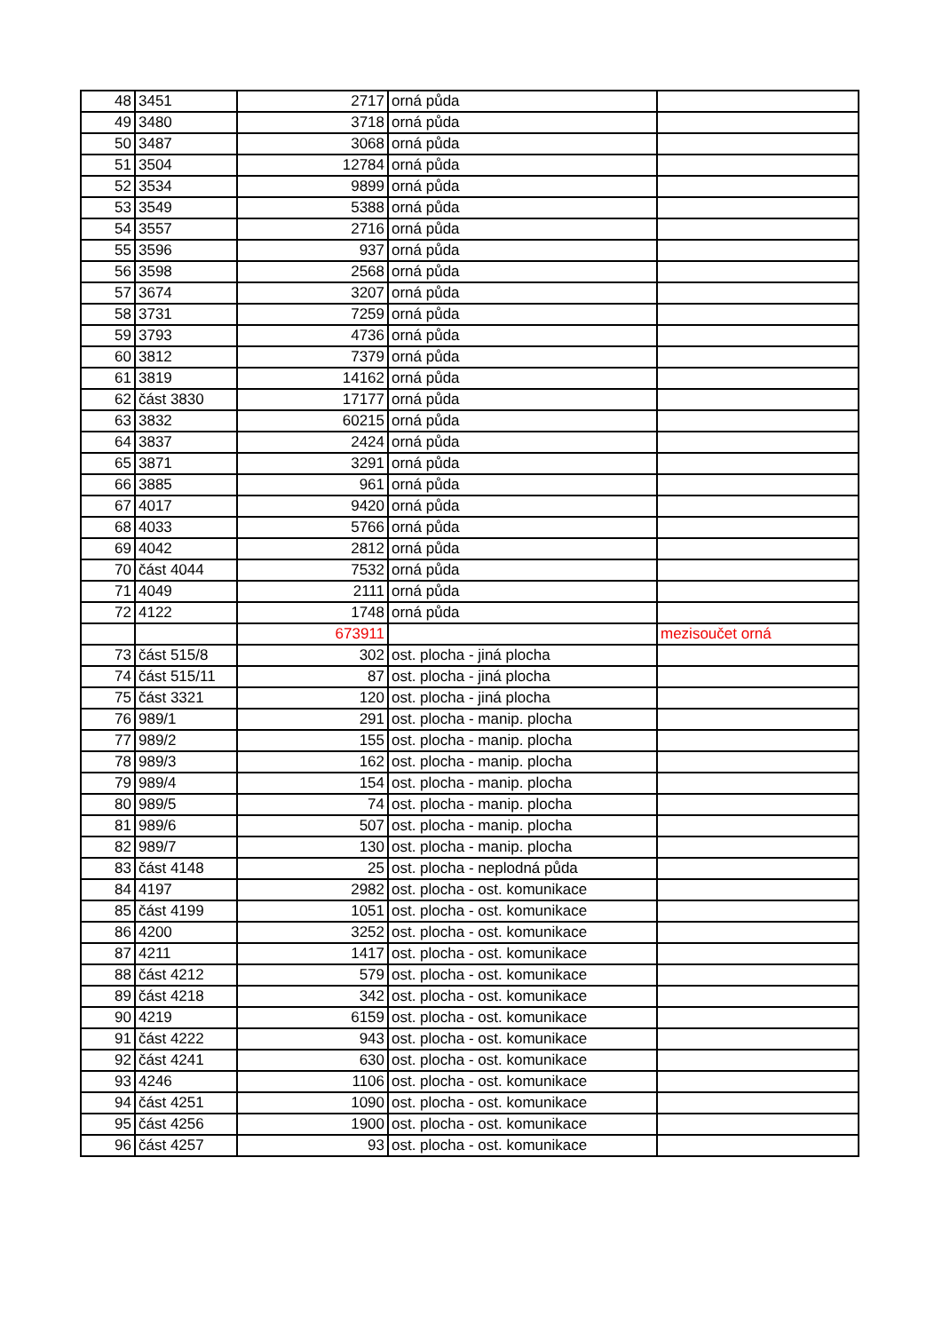| 48 | 3451 | 2717 | orná půda | |
| 49 | 3480 | 3718 | orná půda | |
| 50 | 3487 | 3068 | orná půda | |
| 51 | 3504 | 12784 | orná půda | |
| 52 | 3534 | 9899 | orná půda | |
| 53 | 3549 | 5388 | orná půda | |
| 54 | 3557 | 2716 | orná půda | |
| 55 | 3596 | 937 | orná půda | |
| 56 | 3598 | 2568 | orná půda | |
| 57 | 3674 | 3207 | orná půda | |
| 58 | 3731 | 7259 | orná půda | |
| 59 | 3793 | 4736 | orná půda | |
| 60 | 3812 | 7379 | orná půda | |
| 61 | 3819 | 14162 | orná půda | |
| 62 | část 3830 | 17177 | orná půda | |
| 63 | 3832 | 60215 | orná půda | |
| 64 | 3837 | 2424 | orná půda | |
| 65 | 3871 | 3291 | orná půda | |
| 66 | 3885 | 961 | orná půda | |
| 67 | 4017 | 9420 | orná půda | |
| 68 | 4033 | 5766 | orná půda | |
| 69 | 4042 | 2812 | orná půda | |
| 70 | část 4044 | 7532 | orná půda | |
| 71 | 4049 | 2111 | orná půda | |
| 72 | 4122 | 1748 | orná půda | |
| | | 673911 | | mezisoučet orná |
| 73 | část 515/8 | 302 | ost. plocha - jiná plocha | |
| 74 | část 515/11 | 87 | ost. plocha - jiná plocha | |
| 75 | část 3321 | 120 | ost. plocha - jiná plocha | |
| 76 | 989/1 | 291 | ost. plocha - manip. plocha | |
| 77 | 989/2 | 155 | ost. plocha - manip. plocha | |
| 78 | 989/3 | 162 | ost. plocha - manip. plocha | |
| 79 | 989/4 | 154 | ost. plocha - manip. plocha | |
| 80 | 989/5 | 74 | ost. plocha - manip. plocha | |
| 81 | 989/6 | 507 | ost. plocha - manip. plocha | |
| 82 | 989/7 | 130 | ost. plocha - manip. plocha | |
| 83 | část 4148 | 25 | ost. plocha - neplodná půda | |
| 84 | 4197 | 2982 | ost. plocha - ost. komunikace | |
| 85 | část 4199 | 1051 | ost. plocha - ost. komunikace | |
| 86 | 4200 | 3252 | ost. plocha - ost. komunikace | |
| 87 | 4211 | 1417 | ost. plocha - ost. komunikace | |
| 88 | část 4212 | 579 | ost. plocha - ost. komunikace | |
| 89 | část 4218 | 342 | ost. plocha - ost. komunikace | |
| 90 | 4219 | 6159 | ost. plocha - ost. komunikace | |
| 91 | část 4222 | 943 | ost. plocha - ost. komunikace | |
| 92 | část 4241 | 630 | ost. plocha - ost. komunikace | |
| 93 | 4246 | 1106 | ost. plocha - ost. komunikace | |
| 94 | část 4251 | 1090 | ost. plocha - ost. komunikace | |
| 95 | část 4256 | 1900 | ost. plocha - ost. komunikace | |
| 96 | část 4257 | 93 | ost. plocha - ost. komunikace | |